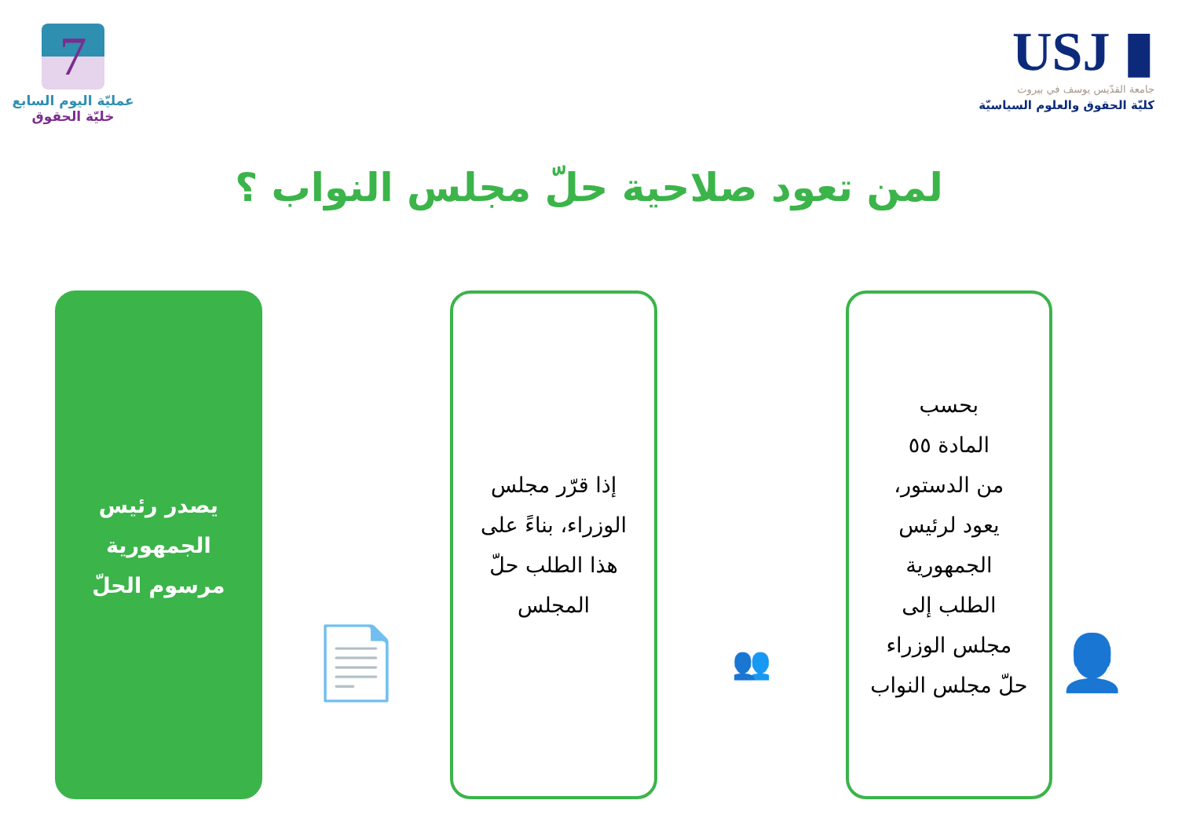7
عمليّة اليوم السابع
خليّة الحقوق
USJ ▮
جامعة القدّيس يوسف في بيروت
كليّة الحقوق والعلوم السياسيّة
لمن تعود صلاحية حلّ مجلس النواب ؟
👤
بحسب
المادة ٥٥
من الدستور،
يعود لرئيس
الجمهورية
الطلب إلى
مجلس الوزراء
حلّ مجلس النواب
👥
إذا قرّر مجلس
الوزراء، بناءً على
هذا الطلب حلّ
المجلس
📄
يصدر رئيس
الجمهورية
مرسوم الحلّ